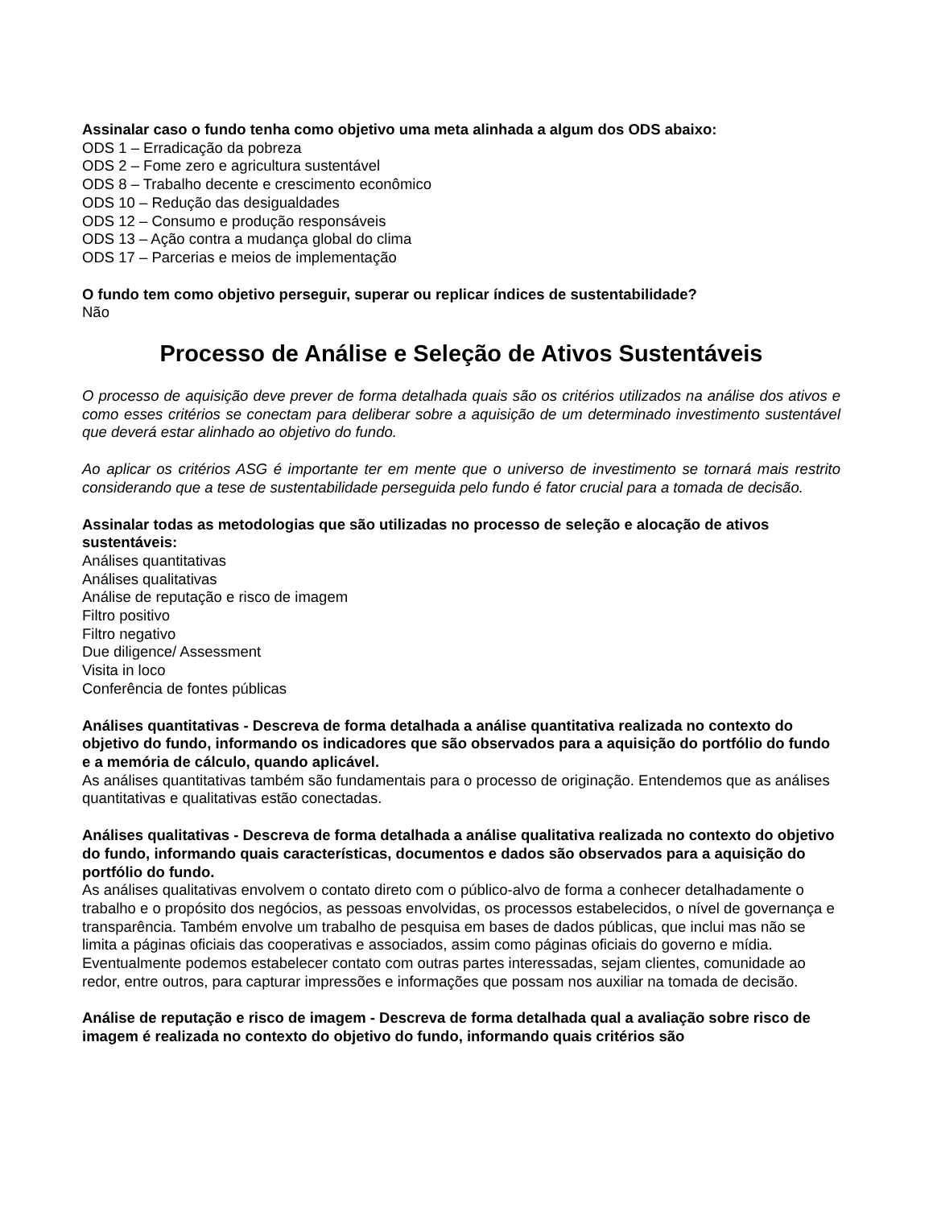Assinalar caso o fundo tenha como objetivo uma meta alinhada a algum dos ODS abaixo:
ODS 1 – Erradicação da pobreza
ODS 2 – Fome zero e agricultura sustentável
ODS 8 – Trabalho decente e crescimento econômico
ODS 10 – Redução das desigualdades
ODS 12 – Consumo e produção responsáveis
ODS 13 – Ação contra a mudança global do clima
ODS 17 – Parcerias e meios de implementação
O fundo tem como objetivo perseguir, superar ou replicar índices de sustentabilidade?
Não
Processo de Análise e Seleção de Ativos Sustentáveis
O processo de aquisição deve prever de forma detalhada quais são os critérios utilizados na análise dos ativos e como esses critérios se conectam para deliberar sobre a aquisição de um determinado investimento sustentável que deverá estar alinhado ao objetivo do fundo.
Ao aplicar os critérios ASG é importante ter em mente que o universo de investimento se tornará mais restrito considerando que a tese de sustentabilidade perseguida pelo fundo é fator crucial para a tomada de decisão.
Assinalar todas as metodologias que são utilizadas no processo de seleção e alocação de ativos sustentáveis:
Análises quantitativas
Análises qualitativas
Análise de reputação e risco de imagem
Filtro positivo
Filtro negativo
Due diligence/ Assessment
Visita in loco
Conferência de fontes públicas
Análises quantitativas - Descreva de forma detalhada a análise quantitativa realizada no contexto do objetivo do fundo, informando os indicadores que são observados para a aquisição do portfólio do fundo e a memória de cálculo, quando aplicável.
As análises quantitativas também são fundamentais para o processo de originação. Entendemos que as análises quantitativas e qualitativas estão conectadas.
Análises qualitativas - Descreva de forma detalhada a análise qualitativa realizada no contexto do objetivo do fundo, informando quais características, documentos e dados são observados para a aquisição do portfólio do fundo.
As análises qualitativas envolvem o contato direto com o público-alvo de forma a conhecer detalhadamente o trabalho e o propósito dos negócios, as pessoas envolvidas, os processos estabelecidos, o nível de governança e transparência. Também envolve um trabalho de pesquisa em bases de dados públicas, que inclui mas não se limita a páginas oficiais das cooperativas e associados, assim como páginas oficiais do governo e mídia. Eventualmente podemos estabelecer contato com outras partes interessadas, sejam clientes, comunidade ao redor, entre outros, para capturar impressões e informações que possam nos auxiliar na tomada de decisão.
Análise de reputação e risco de imagem - Descreva de forma detalhada qual a avaliação sobre risco de imagem é realizada no contexto do objetivo do fundo, informando quais critérios são